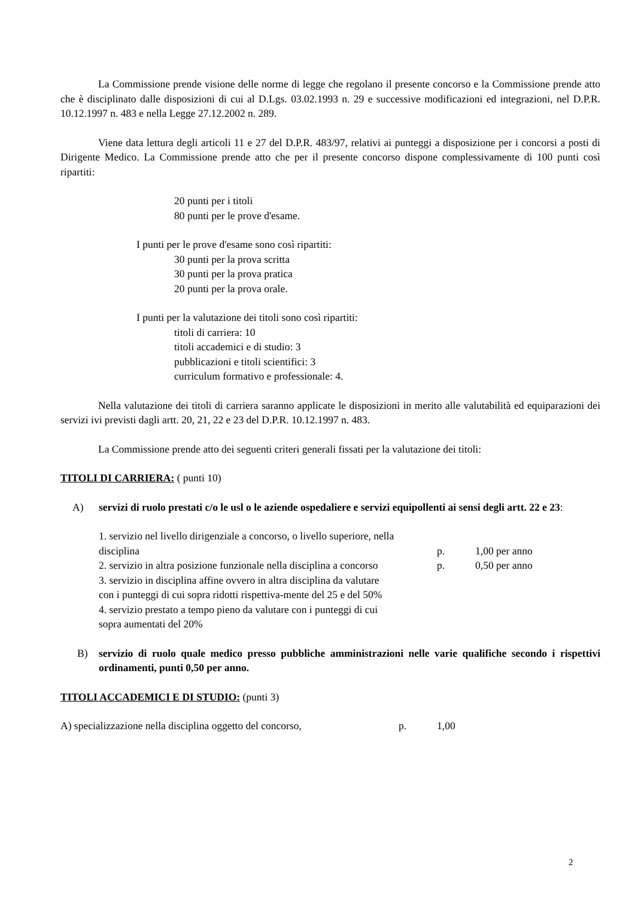La Commissione prende visione delle norme di legge che regolano il presente concorso e la Commissione prende atto che è disciplinato dalle disposizioni di cui al D.Lgs. 03.02.1993 n. 29 e successive modificazioni ed integrazioni, nel D.P.R. 10.12.1997 n. 483 e nella Legge 27.12.2002 n. 289.
Viene data lettura degli articoli 11 e 27 del D.P.R. 483/97, relativi ai punteggi a disposizione per i concorsi a posti di Dirigente Medico. La Commissione prende atto che per il presente concorso dispone complessivamente di 100 punti così ripartiti:
20 punti per i titoli
80 punti per le prove d'esame.
I punti per le prove d'esame sono così ripartiti:
30 punti per la prova scritta
30 punti per la prova pratica
20 punti per la prova orale.
I punti per la valutazione dei titoli sono così ripartiti:
titoli di carriera: 10
titoli accademici e di studio: 3
pubblicazioni e titoli scientifici: 3
curriculum formativo e professionale: 4.
Nella valutazione dei titoli di carriera saranno applicate le disposizioni in merito alle valutabilità ed equiparazioni dei servizi ivi previsti dagli artt. 20, 21, 22 e 23 del D.P.R. 10.12.1997 n. 483.
La Commissione prende atto dei seguenti criteri generali fissati per la valutazione dei titoli:
TITOLI DI CARRIERA: ( punti 10)
A) servizi di ruolo prestati c/o le usl o le aziende ospedaliere e servizi equipollenti ai sensi degli artt. 22 e 23:
1. servizio nel livello dirigenziale a concorso, o livello superiore, nella disciplina p. 1,00 per anno
2. servizio in altra posizione funzionale nella disciplina a concorso p. 0,50 per anno
3. servizio in disciplina affine ovvero in altra disciplina da valutare con i punteggi di cui sopra ridotti rispettiva-mente del 25 e del 50%
4. servizio prestato a tempo pieno da valutare con i punteggi di cui sopra aumentati del 20%
B) servizio di ruolo quale medico presso pubbliche amministrazioni nelle varie qualifiche secondo i rispettivi ordinamenti, punti 0,50 per anno.
TITOLI ACCADEMICI E DI STUDIO: (punti 3)
A) specializzazione nella disciplina oggetto del concorso, p. 1,00
2